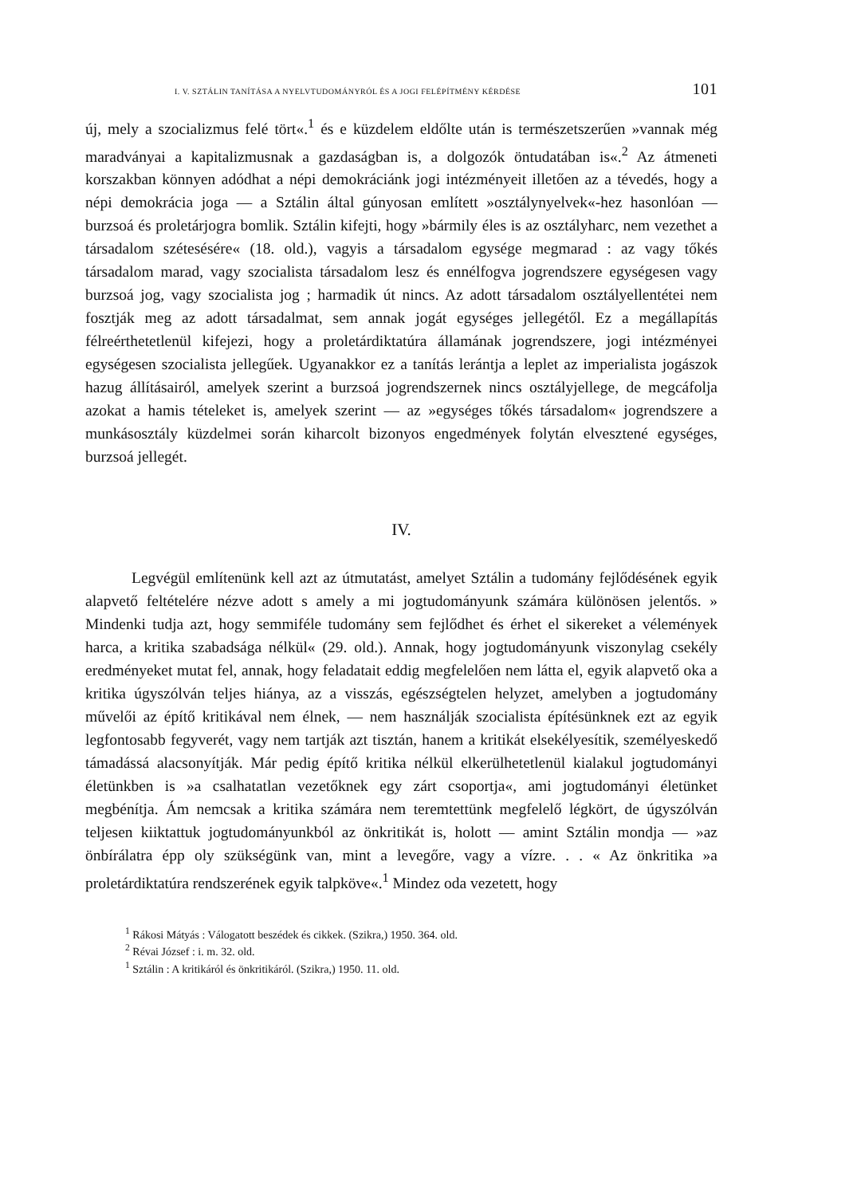I. V. SZTÁLIN TANÍTÁSA A NYELVTUDOMÁNYRÓL ÉS A JOGI FELÉPÍTMÉNY KÉRDÉSE 101
új, mely a szocializmus felé tört«.<sup>1</sup> és e küzdelem eldőlte után is természet­szerűen »vannak még maradványai a kapitalizmusnak a gazdaságban is, a dolgozók öntudatában is«.<sup>2</sup> Az átmeneti korszakban könnyen adódhat a népi demokráciánk jogi intézményeit illetően az a tévedés, hogy a népi demokrácia joga — a Sztálin által gúnyosan említett »osztálynyelvek«-hez hasonlóan — burzsoá és proletárjogra bomlik. Sztálin kifejti, hogy »bármily éles is az osztály­harc, nem vezethet a társadalom szétesésére« (18. old.), vagyis a társadalom egysége megmarad : az vagy tőkés társadalom marad, vagy szocialista társa­dalom lesz és ennélfogva jogrendszere egységesen vagy burzsoá jog, vagy szocialista jog ; harmadik út nincs. Az adott társadalom osztályellentétei nem fosztják meg az adott társadalmat, sem annak jogát egységes jellegétől. Ez a megállapítás félreérthetetlenül kifejezi, hogy a proletárdiktatúra államának jogrendszere, jogi intézményei egységesen szocialista jellegűek. Ugyanakkor ez a tanítás lerántja a leplet az imperialista jogászok hazug állításairól, amelyek szerint a burzsoá jogrendszernek nincs osztályjellege, de megcáfolja azokat a hamis tételeket is, amelyek szerint — az »egységes tőkés társadalom« jog­rendszere a munkásosztály küzdelmei során kiharcolt bizonyos engedmények folytán elvesztené egységes, burzsoá jellegét.
IV.
Legvégül említenünk kell azt az útmutatást, amelyet Sztálin a tudomány fejlődésének egyik alapvető feltételére nézve adott s amely a mi jogtudományunk számára különösen jelentős. » Mindenki tudja azt, hogy semmiféle tudomány sem fejlődhet és érhet el sikereket a vélemények harca, a kritika szabadsága nélkül« (29. old.). Annak, hogy jogtudományunk viszonylag csekély eredményeket mutat fel, annak, hogy feladatait eddig megfelelően nem látta el, egyik alapvető oka a kritika úgyszólván teljes hiánya, az a visszás, egészségtelen helyzet, amelyben a jogtudomány művelői az építő kritikával nem élnek, — nem használ­ják szocialista építésünknek ezt az egyik legfontosabb fegyverét, vagy nem tartják azt tisztán, hanem a kritikát elsekélyesítik, személyeskedő támadássá alacsonyítják. Már pedig építő kritika nélkül elkerülhetetlenül kialakul jog­tudományi életünkben is »a csalhatatlan vezetőknek egy zárt csoportja«, ami jogtudományi életünket megbénítja. Ám nemcsak a kritika számára nem teremtettünk megfelelő légkört, de úgyszólván teljesen kiiktattuk jogtudomá­nyunkból az önkritikát is, holott — amint Sztálin mondja — »az önbírálatra épp oly szükségünk van, mint a levegőre, vagy a vízre. . . « Az önkritika »a proletárdiktatúra rendszerének egyik talpköve«.<sup>1</sup> Mindez oda vezetett, hogy
<sup>1</sup> Rákosi Mátyás : Válogatott beszédek és cikkek. (Szikra,) 1950. 364. old.
<sup>2</sup> Révai József : i. m. 32. old.
<sup>1</sup> Sztálin : A kritikáról és önkritikáról. (Szikra,) 1950. 11. old.